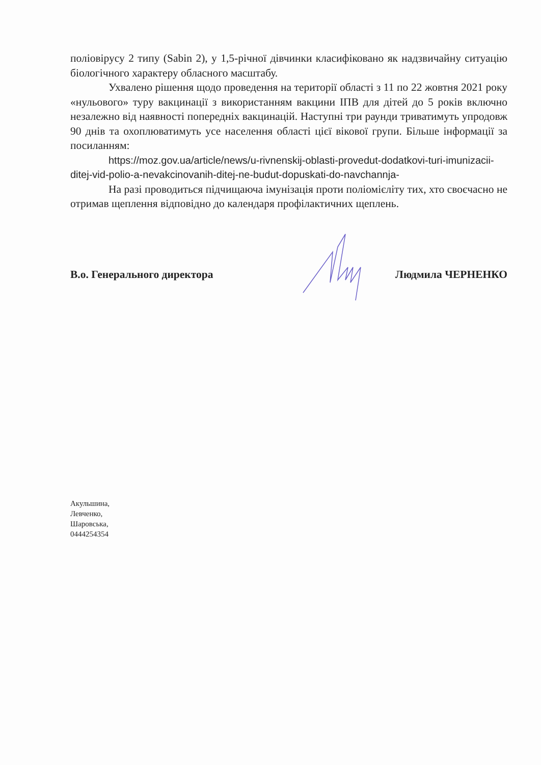поліовірусу 2 типу (Sabin 2), у 1,5-річної дівчинки класифіковано як надзвичайну ситуацію біологічного характеру обласного масштабу.
Ухвалено рішення щодо проведення на території області з 11 по 22 жовтня 2021 року «нульового» туру вакцинації з використанням вакцини ІПВ для дітей до 5 років включно незалежно від наявності попередніх вакцинацій. Наступні три раунди триватимуть упродовж 90 днів та охоплюватимуть усе населення області цієї вікової групи. Більше інформації за посиланням:
https://moz.gov.ua/article/news/u-rivnenskij-oblasti-provedut-dodatkovi-turi-imunizacii-ditej-vid-polio-a-nevakcinovanih-ditej-ne-budut-dopuskati-do-navchannja-
На разі проводиться підчищаюча імунізація проти поліомієліту тих, хто своєчасно не отримав щеплення відповідно до календаря профілактичних щеплень.
В.о. Генерального директора Людмила ЧЕРНЕНКО
Акульшина,
Левченко,
Шаровська,
0444254354